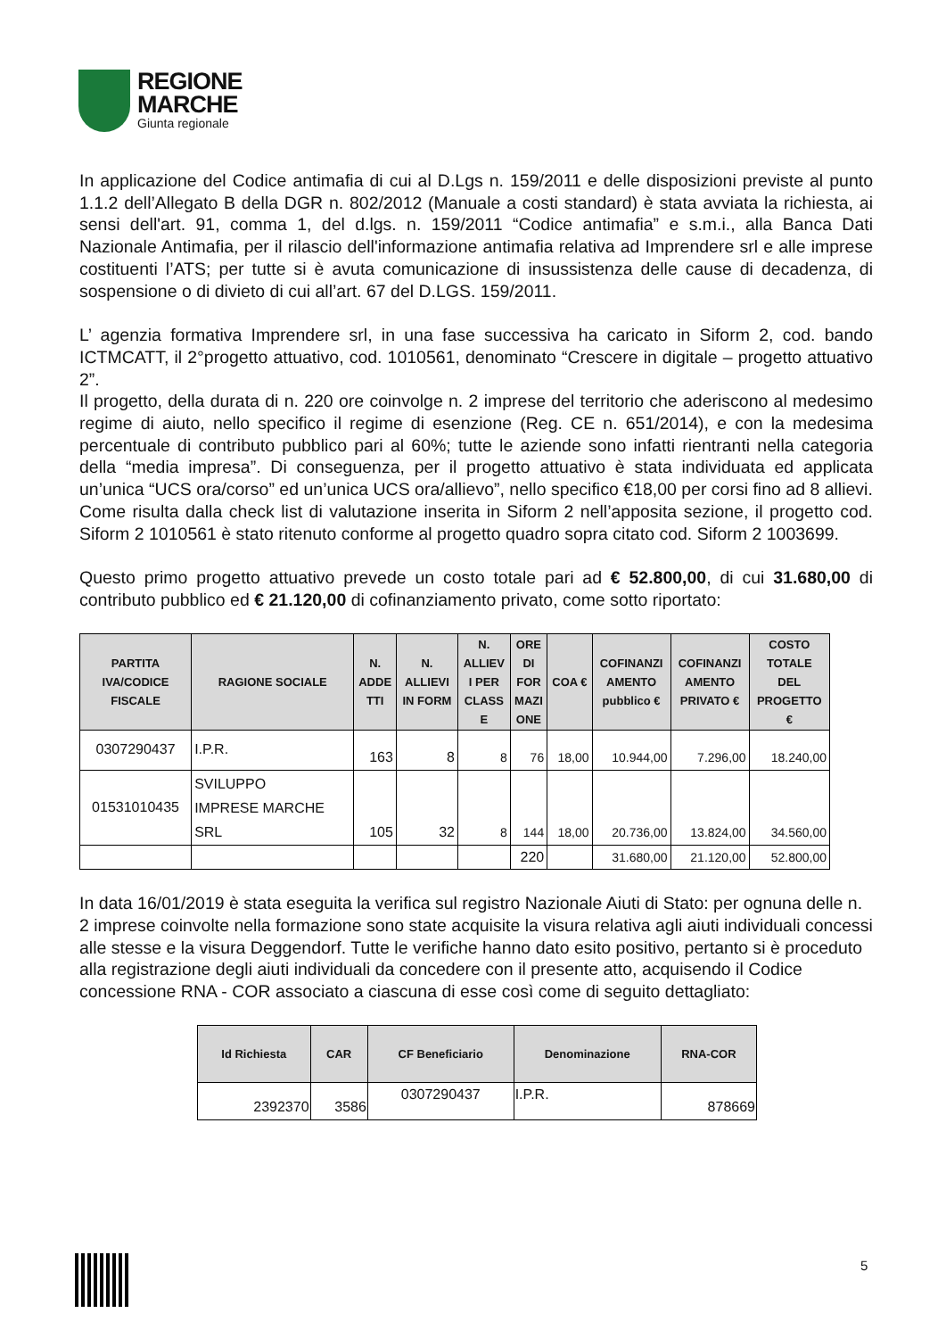REGIONE
MARCHE
Giunta regionale
In applicazione del Codice antimafia di cui al D.Lgs n. 159/2011 e delle disposizioni previste al punto 1.1.2 dell’Allegato B della DGR n. 802/2012 (Manuale a costi standard) è stata avviata la richiesta, ai sensi dell'art. 91, comma 1, del d.lgs. n. 159/2011 “Codice antimafia” e s.m.i., alla Banca Dati Nazionale Antimafia, per il rilascio dell'informazione antimafia relativa ad Imprendere srl e alle imprese costituenti l’ATS; per tutte si è avuta comunicazione di insussistenza delle cause di decadenza, di sospensione o di divieto di cui all’art. 67 del D.LGS. 159/2011.
L’ agenzia formativa Imprendere srl, in una fase successiva ha caricato in Siform 2, cod. bando ICTMCATT, il 2°progetto attuativo, cod. 1010561, denominato “Crescere in digitale – progetto attuativo 2”.
Il progetto, della durata di n. 220 ore coinvolge n. 2 imprese del territorio che aderiscono al medesimo regime di aiuto, nello specifico il regime di esenzione (Reg. CE n. 651/2014), e con la medesima percentuale di contributo pubblico pari al 60%; tutte le aziende sono infatti rientranti nella categoria della “media impresa”. Di conseguenza, per il progetto attuativo è stata individuata ed applicata un’unica “UCS ora/corso” ed un’unica UCS ora/allievo”, nello specifico €18,00 per corsi fino ad 8 allievi.
Come risulta dalla check list di valutazione inserita in Siform 2 nell’apposita sezione, il progetto cod. Siform 2 1010561 è stato ritenuto conforme al progetto quadro sopra citato cod. Siform 2 1003699.
Questo primo progetto attuativo prevede un costo totale pari ad € 52.800,00, di cui 31.680,00 di contributo pubblico ed € 21.120,00 di cofinanziamento privato, come sotto riportato:
| PARTITA IVA/CODICE FISCALE | RAGIONE SOCIALE | N. ADDE TTI | N. ALLIEVI IN FORM | N. ALLIEV I PER CLASS E | ORE DI FOR MAZI ONE | COA € | COFINANZI AMENTO pubblico € | COFINANZI AMENTO PRIVATO € | COSTO TOTALE DEL PROGETTO € |
| --- | --- | --- | --- | --- | --- | --- | --- | --- | --- |
| 0307290437 | I.P.R. | 163 | 8 | 8 | 76 | 18,00 | 10.944,00 | 7.296,00 | 18.240,00 |
| 01531010435 | SVILUPPO IMPRESE MARCHE SRL | 105 | 32 | 8 | 144 | 18,00 | 20.736,00 | 13.824,00 | 34.560,00 |
| | | | | | 220 | | 31.680,00 | 21.120,00 | 52.800,00 |
In data 16/01/2019 è stata eseguita la verifica sul registro Nazionale Aiuti di Stato: per ognuna delle n. 2 imprese coinvolte nella formazione sono state acquisite la visura relativa agli aiuti individuali concessi alle stesse e la visura Deggendorf. Tutte le verifiche hanno dato esito positivo, pertanto si è proceduto alla registrazione degli aiuti individuali da concedere con il presente atto, acquisendo il Codice concessione RNA - COR associato a ciascuna di esse così come di seguito dettagliato:
| Id Richiesta | CAR | CF Beneficiario | Denominazione | RNA-COR |
| --- | --- | --- | --- | --- |
| 2392370 | 3586 | 0307290437 | I.P.R. | 878669 |
5